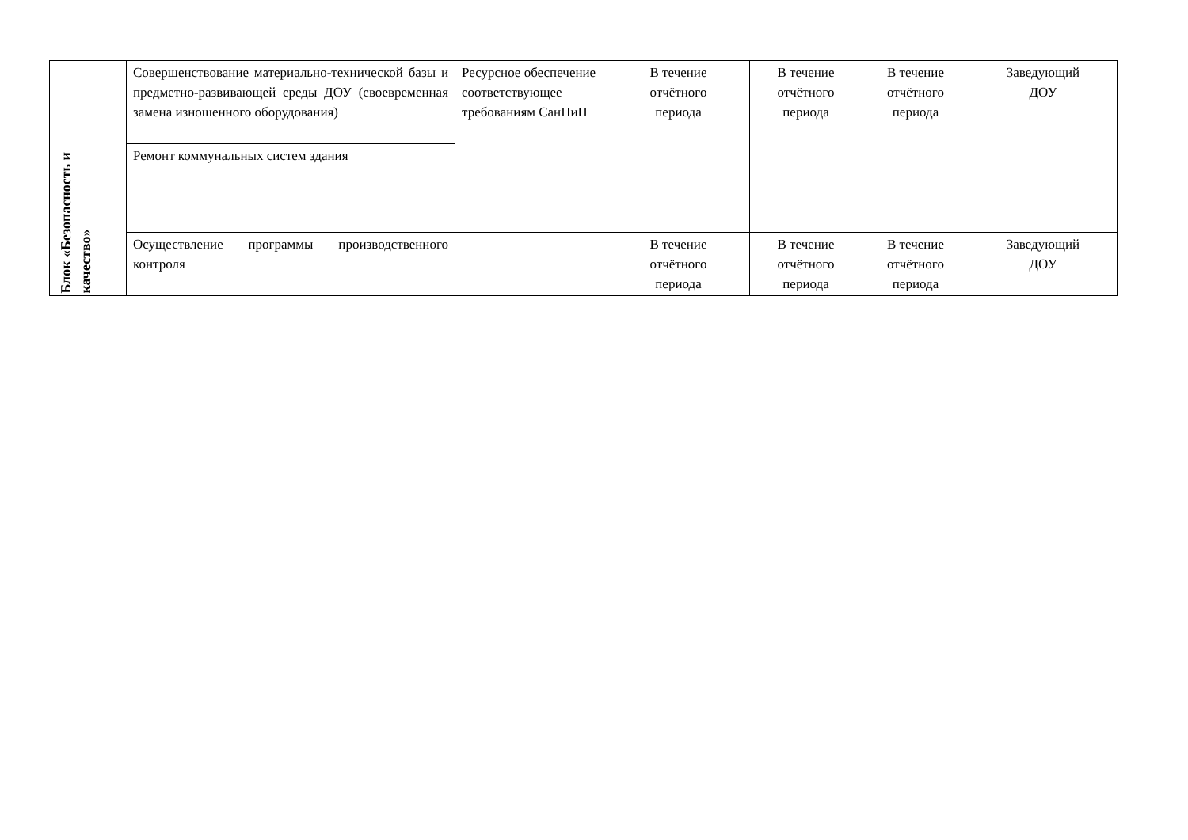| Блок «Безопасность и качество» | Совершенствование материально-технической базы и предметно-развивающей среды ДОУ (своевременная замена изношенного оборудования) | Ресурсное обеспечение соответствующее требованиям СанПиН | В течение отчётного периода | В течение отчётного периода | В течение отчётного периода | Заведующий ДОУ |
| | Ремонт коммунальных систем здания | | | | | |
| | Осуществление программы производственного контроля | | В течение отчётного периода | В течение отчётного периода | В течение отчётного периода | Заведующий ДОУ |